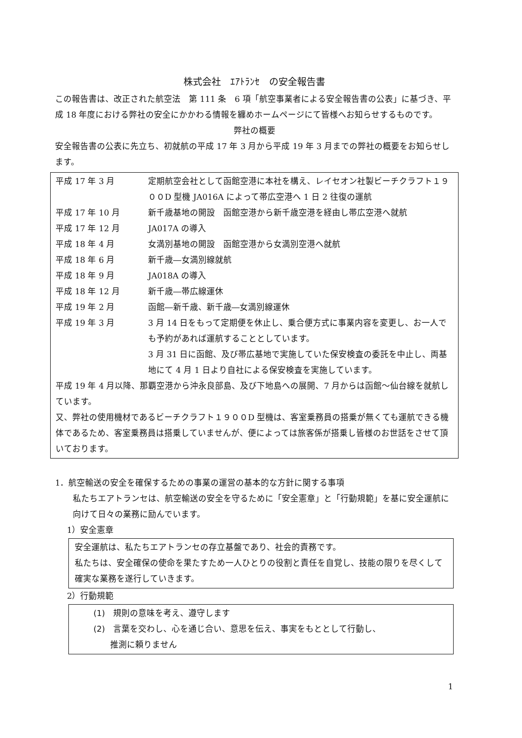株式会社　ｴｱﾄﾗﾝｾ　の安全報告書
この報告書は、改正された航空法　第 111 条　6 項「航空事業者による安全報告書の公表」に基づき、平成 18 年度における弊社の安全にかかわる情報を纏めホームページにて皆様へお知らせするものです。
弊社の概要
安全報告書の公表に先立ち、初就航の平成 17 年 3 月から平成 19 年 3 月までの弊社の概要をお知らせします。
| 平成 17 年 3 月 | 定期航空会社として函館空港に本社を構え、レイセオン社製ビーチクラフト１９００D 型機 JA016A によって帯広空港へ 1 日 2 往復の運航 |
| 平成 17 年 10 月 | 新千歳基地の開設 函館空港から新千歳空港を経由し帯広空港へ就航 |
| 平成 17 年 12 月 | JA017A の導入 |
| 平成 18 年 4 月 | 女満別基地の開設 函館空港から女満別空港へ就航 |
| 平成 18 年 6 月 | 新千歳―女満別線就航 |
| 平成 18 年 9 月 | JA018A の導入 |
| 平成 18 年 12 月 | 新千歳―帯広線運休 |
| 平成 19 年 2 月 | 函館―新千歳、新千歳―女満別線運休 |
| 平成 19 年 3 月 | 3 月 14 日をもって定期便を休止し、乗合便方式に事業内容を変更し、お一人でも予約があれば運航することとしています。 3 月 31 日に函館、及び帯広基地で実施していた保安検査の委託を中止し、両基地にて 4 月 1 日より自社による保安検査を実施しています。 |
平成 19 年 4 月以降、那覇空港から沖永良部島、及び下地島への展開、7 月からは函館～仙台線を就航しています。
又、弊社の使用機材であるビーチクラフト１９００D 型機は、客室乗務員の搭乗が無くても運航できる機体であるため、客室乗務員は搭乗していませんが、便によっては旅客係が搭乗し皆様のお世話をさせて頂いております。
1．航空輸送の安全を確保するための事業の運営の基本的な方針に関する事項
私たちエアトランセは、航空輸送の安全を守るために「安全憲章」と「行動規範」を基に安全運航に向けて日々の業務に励んでいます。
1）安全憲章
安全運航は、私たちエアトランセの存立基盤であり、社会的責務です。
私たちは、安全確保の使命を果たすため一人ひとりの役割と責任を自覚し、技能の限りを尽くして確実な業務を遂行していきます。
2）行動規範
(1)　規則の意味を考え、遵守します
(2)　言葉を交わし、心を通じ合い、意思を伝え、事実をもととして行動し、
　　推測に頼りません
1